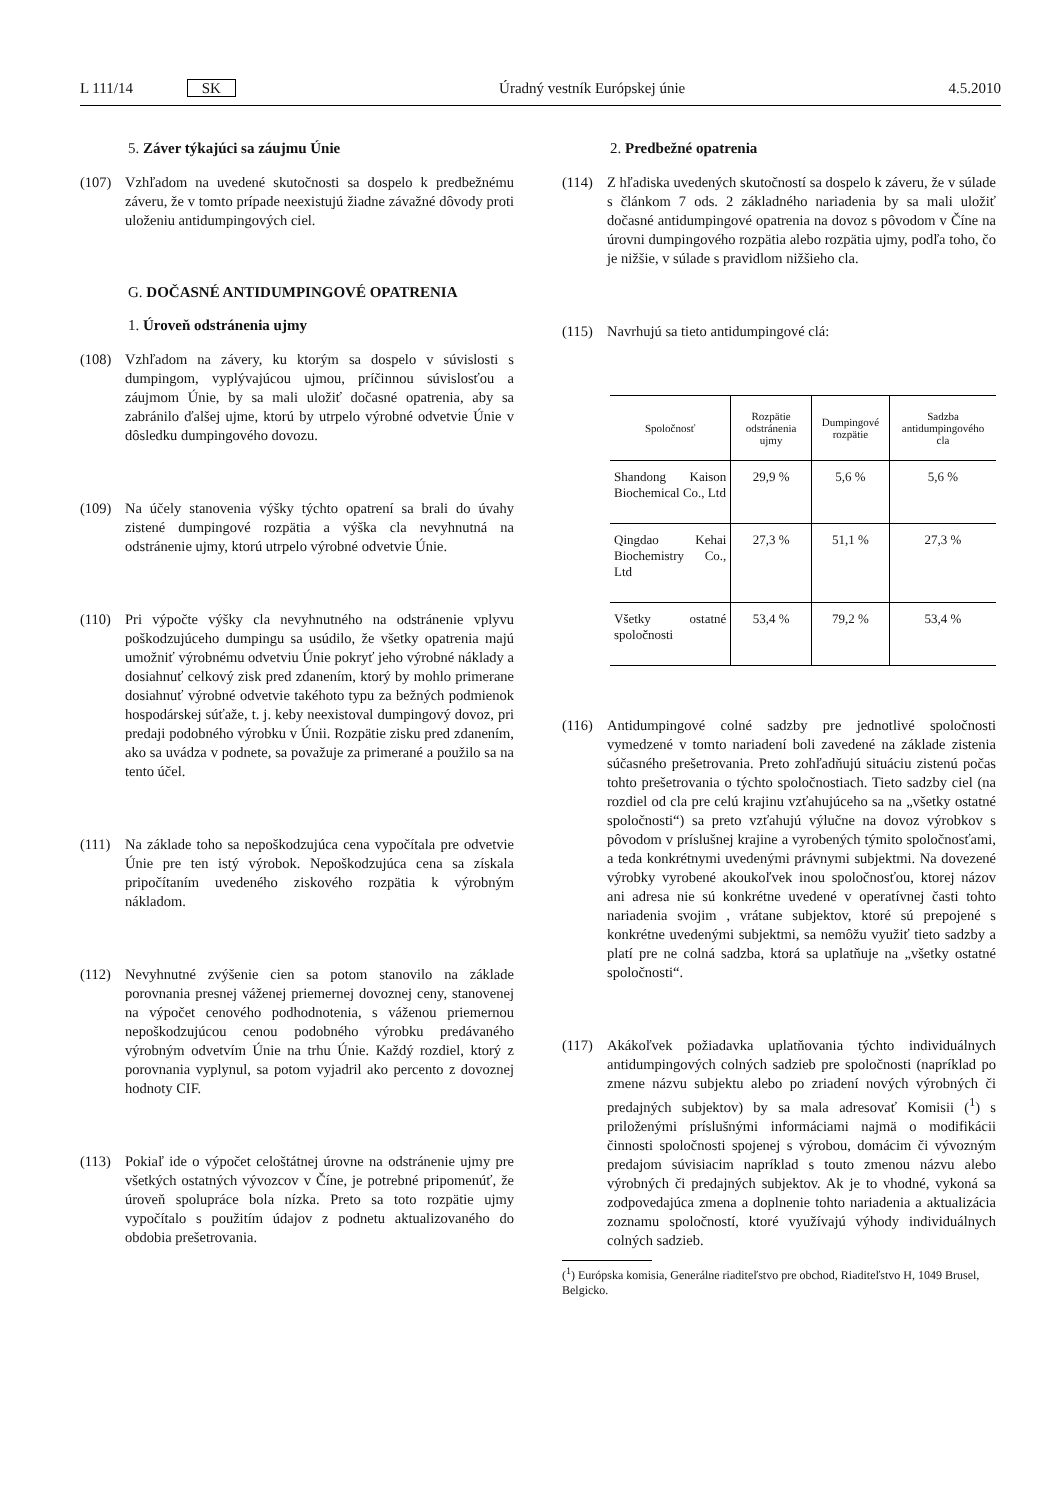L 111/14 SK Úradný vestník Európskej únie 4.5.2010
5. Záver týkajúci sa záujmu Únie
(107) Vzhľadom na uvedené skutočnosti sa dospelo k predbežnému záveru, že v tomto prípade neexistujú žiadne závažné dôvody proti uloženiu antidumpingových ciel.
G. DOČASNÉ ANTIDUMPINGOVÉ OPATRENIA
1. Úroveň odstránenia ujmy
(108) Vzhľadom na závery, ku ktorým sa dospelo v súvislosti s dumpingom, vyplývajúcou ujmou, príčinnou súvislosťou a záujmom Únie, by sa mali uložiť dočasné opatrenia, aby sa zabránilo ďalšej ujme, ktorú by utrpelo výrobné odvetvie Únie v dôsledku dumpingového dovozu.
(109) Na účely stanovenia výšky týchto opatrení sa brali do úvahy zistené dumpingové rozpätia a výška cla nevyhnutná na odstránenie ujmy, ktorú utrpelo výrobné odvetvie Únie.
(110) Pri výpočte výšky cla nevyhnutného na odstránenie vplyvu poškodzujúceho dumpingu sa usúdilo, že všetky opatrenia majú umožniť výrobnému odvetviu Únie pokryť jeho výrobné náklady a dosiahnuť celkový zisk pred zdanením, ktorý by mohlo primerane dosiahnuť výrobné odvetvie takéhoto typu za bežných podmienok hospodárskej súťaže, t. j. keby neexistoval dumpingový dovoz, pri predaji podobného výrobku v Únii. Rozpätie zisku pred zdanením, ako sa uvádza v podnete, sa považuje za primerané a použilo sa na tento účel.
(111) Na základe toho sa nepoškodzujúca cena vypočítala pre odvetvie Únie pre ten istý výrobok. Nepoškodzujúca cena sa získala pripočítaním uvedeného ziskového rozpätia k výrobným nákladom.
(112) Nevyhnutné zvýšenie cien sa potom stanovilo na základe porovnania presnej váženej priemernej dovoznej ceny, stanovenej na výpočet cenového podhodnotenia, s váženou priemernou nepoškodzujúcou cenou podobného výrobku predávaného výrobným odvetvím Únie na trhu Únie. Každý rozdiel, ktorý z porovnania vyplynul, sa potom vyjadril ako percento z dovoznej hodnoty CIF.
(113) Pokiaľ ide o výpočet celoštátnej úrovne na odstránenie ujmy pre všetkých ostatných vývozcov v Číne, je potrebné pripomenúť, že úroveň spolupráce bola nízka. Preto sa toto rozpätie ujmy vypočítalo s použitím údajov z podnetu aktualizovaného do obdobia prešetrovania.
2. Predbežné opatrenia
(114) Z hľadiska uvedených skutočností sa dospelo k záveru, že v súlade s článkom 7 ods. 2 základného nariadenia by sa mali uložiť dočasné antidumpingové opatrenia na dovoz s pôvodom v Číne na úrovni dumpingového rozpätia alebo rozpätia ujmy, podľa toho, čo je nižšie, v súlade s pravidlom nižšieho cla.
(115) Navrhujú sa tieto antidumpingové clá:
| Spoločnosť | Rozpätie odstránenia ujmy | Dumpingové rozpätie | Sadzba antidumpingového cla |
| --- | --- | --- | --- |
| Shandong Kaison Biochemical Co., Ltd | 29,9 % | 5,6 % | 5,6 % |
| Qingdao Kehai Biochemistry Co., Ltd | 27,3 % | 51,1 % | 27,3 % |
| Všetky ostatné spoločnosti | 53,4 % | 79,2 % | 53,4 % |
(116) Antidumpingové colné sadzby pre jednotlivé spoločnosti vymedzené v tomto nariadení boli zavedené na základe zistenia súčasného prešetrovania. Preto zohľadňujú situáciu zistenú počas tohto prešetrovania o týchto spoločnostiach. Tieto sadzby ciel (na rozdiel od cla pre celú krajinu vzťahujúceho sa na „všetky ostatné spoločnosti“) sa preto vzťahujú výlučne na dovoz výrobkov s pôvodom v príslušnej krajine a vyrobených týmito spoločnosťami, a teda konkrétnymi uvedenými právnymi subjektmi. Na dovezené výrobky vyrobené akoukoľvek inou spoločnosťou, ktorej názov ani adresa nie sú konkrétne uvedené v operatívnej časti tohto nariadenia svojim , vrátane subjektov, ktoré sú prepojené s konkrétne uvedenými subjektmi, sa nemôžu využiť tieto sadzby a platí pre ne colná sadzba, ktorá sa uplatňuje na „všetky ostatné spoločnosti“.
(117) Akákoľvek požiadavka uplatňovania týchto individuálnych antidumpingových colných sadzieb pre spoločnosti (napríklad po zmene názvu subjektu alebo po zriadení nových výrobných či predajných subjektov) by sa mala adresovať Komisii (<sup>1</sup>) s priloženými príslušnými informáciami najmä o modifikácii činnosti spoločnosti spojenej s výrobou, domácim či vývozným predajom súvisiacim napríklad s touto zmenou názvu alebo výrobných či predajných subjektov. Ak je to vhodné, vykoná sa zodpovedajúca zmena a doplnenie tohto nariadenia a aktualizácia zoznamu spoločností, ktoré využívajú výhody individuálnych colných sadzieb.
(<sup>1</sup>) Európska komisia, Generálne riaditeľstvo pre obchod, Riaditeľstvo H, 1049 Brusel, Belgicko.